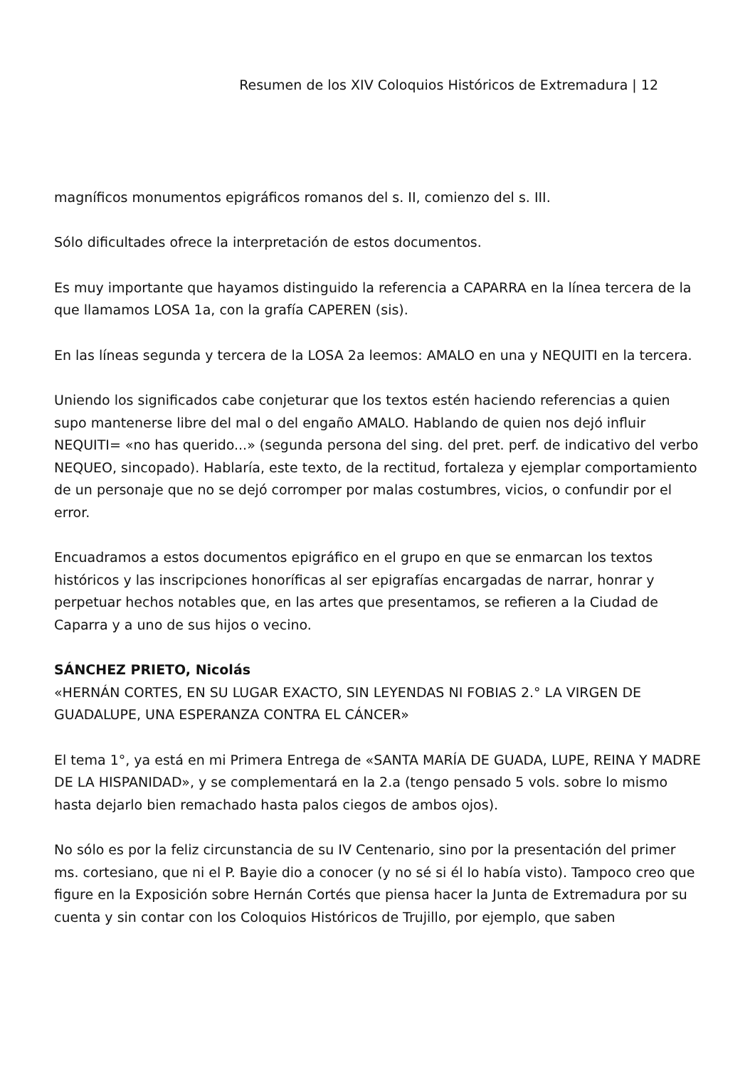Resumen de los XIV Coloquios Históricos de Extremadura | 12
magníficos monumentos epigráficos romanos del s. II, comienzo del s. III.
Sólo dificultades ofrece la interpretación de estos documentos.
Es muy importante que hayamos distinguido la referencia a CAPARRA en la línea tercera de la que llamamos LOSA 1a, con la grafía CAPEREN (sis).
En las líneas segunda y tercera de la LOSA 2a leemos: AMALO en una y NEQUITI en la tercera.
Uniendo los significados cabe conjeturar que los textos estén haciendo referencias a quien supo mantenerse libre del mal o del engaño AMALO. Hablando de quien nos dejó influir NEQUITI= «no has querido...» (segunda persona del sing. del pret. perf. de indicativo del verbo NEQUEO, sincopado). Hablaría, este texto, de la rectitud, fortaleza y ejemplar comportamiento de un personaje que no se dejó corromper por malas costumbres, vicios, o confundir por el error.
Encuadramos a estos documentos epigráfico en el grupo en que se enmarcan los textos históricos y las inscripciones honoríficas al ser epigrafías encargadas de narrar, honrar y perpetuar hechos notables que, en las artes que presentamos, se refieren a la Ciudad de Caparra y a uno de sus hijos o vecino.
SÁNCHEZ PRIETO, Nicolás
«HERNÁN CORTES, EN SU LUGAR EXACTO, SIN LEYENDAS NI FOBIAS 2.° LA VIRGEN DE GUADALUPE, UNA ESPERANZA CONTRA EL CÁNCER»
El tema 1°, ya está en mi Primera Entrega de «SANTA MARÍA DE GUADA, LUPE, REINA Y MADRE DE LA HISPANIDAD», y se complementará en la 2.a (tengo pensado 5 vols. sobre lo mismo hasta dejarlo bien remachado hasta palos ciegos de ambos ojos).
No sólo es por la feliz circunstancia de su IV Centenario, sino por la presentación del primer ms. cortesiano, que ni el P. Bayie dio a conocer (y no sé si él lo había visto). Tampoco creo que figure en la Exposición sobre Hernán Cortés que piensa hacer la Junta de Extremadura por su cuenta y sin contar con los Coloquios Históricos de Trujillo, por ejemplo, que saben